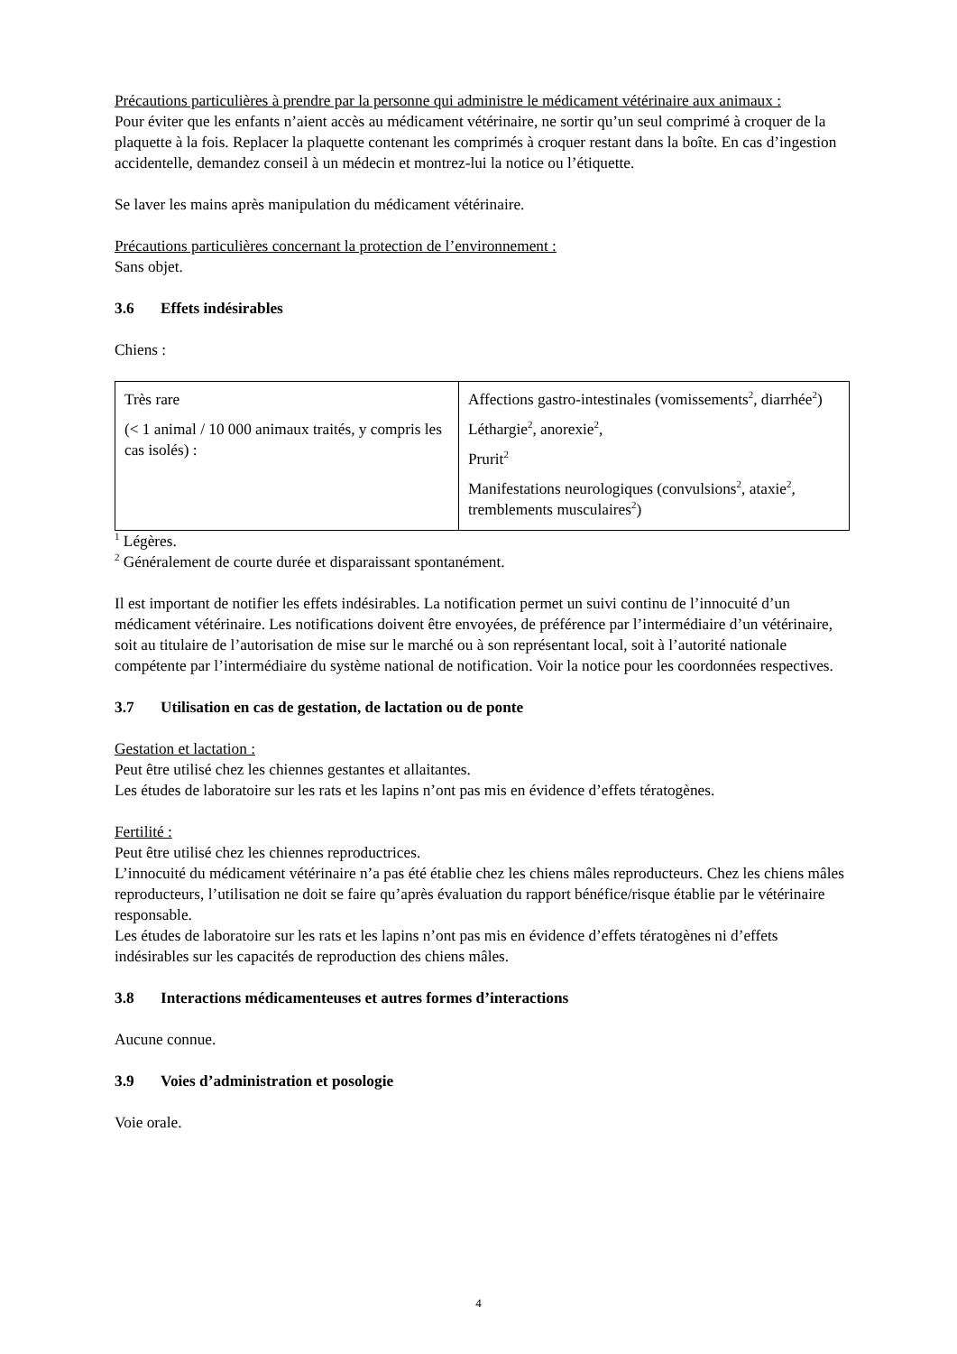Précautions particulières à prendre par la personne qui administre le médicament vétérinaire aux animaux :
Pour éviter que les enfants n’aient accès au médicament vétérinaire, ne sortir qu’un seul comprimé à croquer de la plaquette à la fois. Replacer la plaquette contenant les comprimés à croquer restant dans la boîte. En cas d’ingestion accidentelle, demandez conseil à un médecin et montrez-lui la notice ou l’étiquette.
Se laver les mains après manipulation du médicament vétérinaire.
Précautions particulières concernant la protection de l’environnement :
Sans objet.
3.6 Effets indésirables
Chiens :
| Très rare (< 1 animal / 10 000 animaux traités, y compris les cas isolés) : | Affections gastro-intestinales (vomissements<sup>2</sup>, diarrhée<sup>2</sup>) Léthargie<sup>2</sup>, anorexie<sup>2</sup>, Prurit<sup>2</sup> Manifestations neurologiques (convulsions<sup>2</sup>, ataxie<sup>2</sup>, tremblements musculaires<sup>2</sup>) |
<sup>1</sup> Légères.
<sup>2</sup> Généralement de courte durée et disparaissant spontanément.
Il est important de notifier les effets indésirables. La notification permet un suivi continu de l’innocuité d’un médicament vétérinaire. Les notifications doivent être envoyées, de préférence par l’intermédiaire d’un vétérinaire, soit au titulaire de l’autorisation de mise sur le marché ou à son représentant local, soit à l’autorité nationale compétente par l’intermédiaire du système national de notification. Voir la notice pour les coordonnées respectives.
3.7 Utilisation en cas de gestation, de lactation ou de ponte
Gestation et lactation :
Peut être utilisé chez les chiennes gestantes et allaitantes.
Les études de laboratoire sur les rats et les lapins n’ont pas mis en évidence d’effets tératogènes.
Fertilité :
Peut être utilisé chez les chiennes reproductrices.
L’innocuité du médicament vétérinaire n’a pas été établie chez les chiens mâles reproducteurs. Chez les chiens mâles reproducteurs, l’utilisation ne doit se faire qu’après évaluation du rapport bénéfice/risque établie par le vétérinaire responsable.
Les études de laboratoire sur les rats et les lapins n’ont pas mis en évidence d’effets tératogènes ni d’effets indésirables sur les capacités de reproduction des chiens mâles.
3.8 Interactions médicamenteuses et autres formes d’interactions
Aucune connue.
3.9 Voies d’administration et posologie
Voie orale.
4